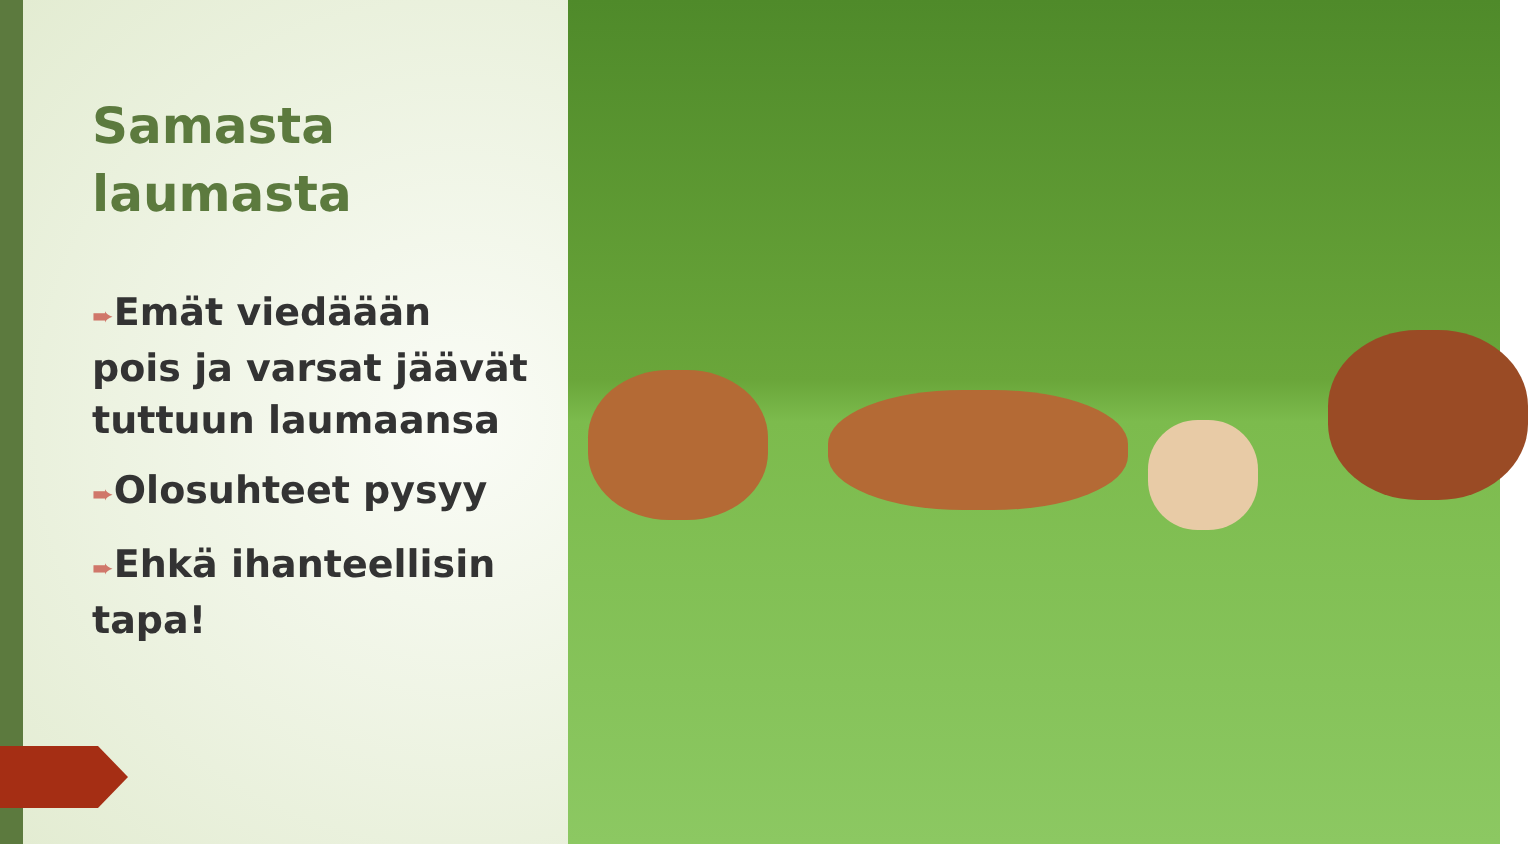Samasta laumasta
➨Emät viedäään pois ja varsat jäävät tuttuun laumaansa
➨Olosuhteet pysyy
➨Ehkä ihanteellisin tapa!